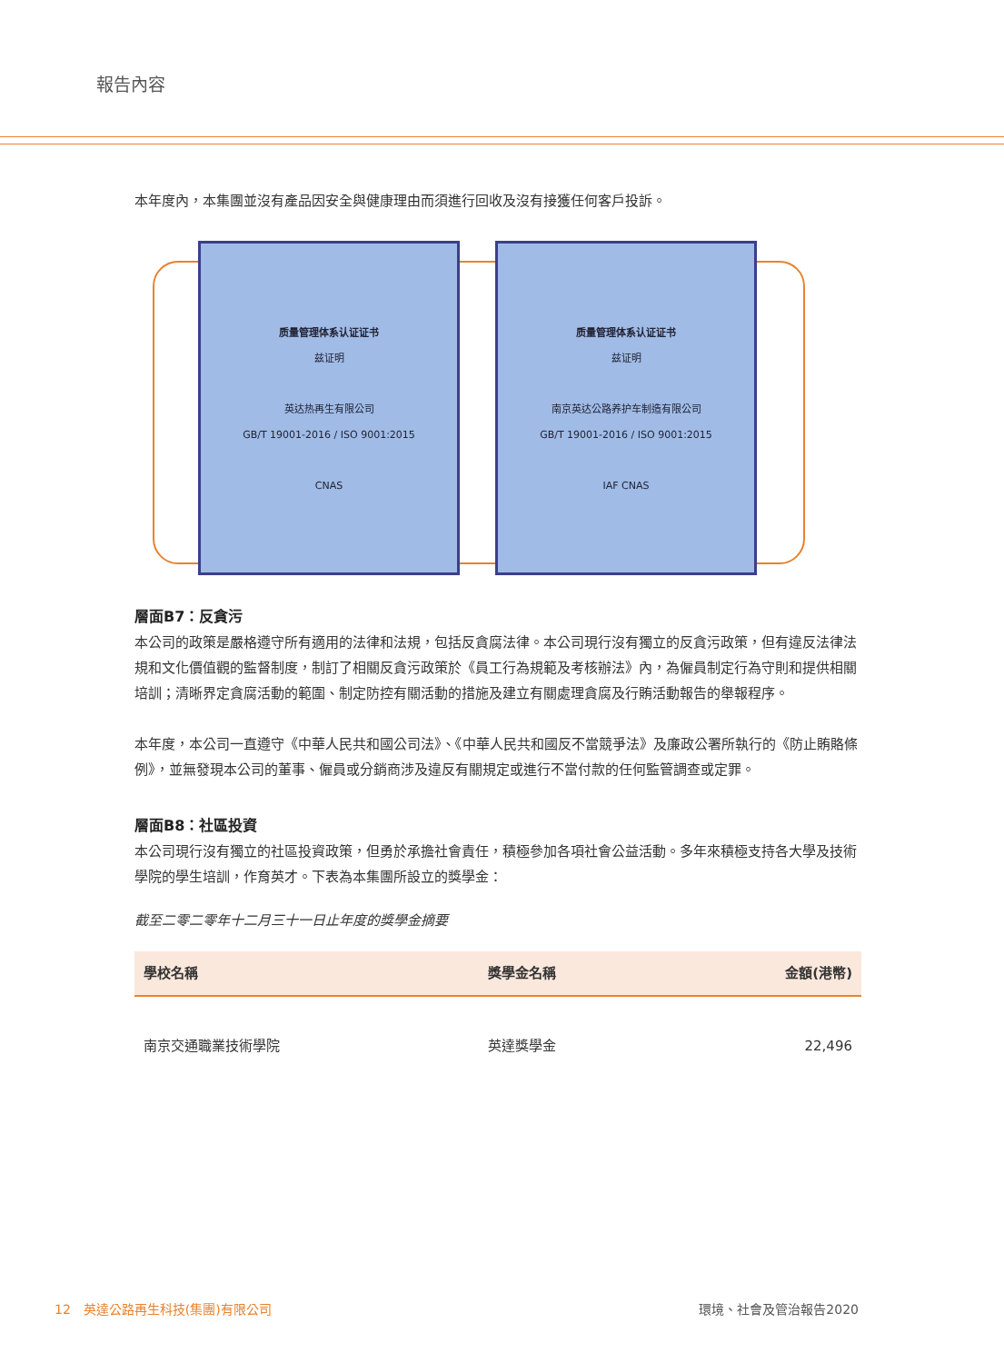報告內容
本年度內，本集團並沒有產品因安全與健康理由而須進行回收及沒有接獲任何客戶投訴。
质量管理体系认证证书
兹证明
英达热再生有限公司
GB/T 19001-2016 / ISO 9001:2015
CNAS
质量管理体系认证证书
兹证明
南京英达公路养护车制造有限公司
GB/T 19001-2016 / ISO 9001:2015
IAF CNAS
層面B7：反貪污
本公司的政策是嚴格遵守所有適用的法律和法規，包括反貪腐法律。本公司現行沒有獨立的反貪污政策，但有違反法律法規和文化價值觀的監督制度，制訂了相關反貪污政策於《員工行為規範及考核辦法》內，為僱員制定行為守則和提供相關培訓；清晰界定貪腐活動的範圍、制定防控有關活動的措施及建立有關處理貪腐及行賄活動報告的舉報程序。
本年度，本公司一直遵守《中華人民共和國公司法》、《中華人民共和國反不當競爭法》及廉政公署所執行的《防止賄賂條例》，並無發現本公司的董事、僱員或分銷商涉及違反有關規定或進行不當付款的任何監管調查或定罪。
層面B8：社區投資
本公司現行沒有獨立的社區投資政策，但勇於承擔社會責任，積極參加各項社會公益活動。多年來積極支持各大學及技術學院的學生培訓，作育英才。下表為本集團所設立的獎學金：
截至二零二零年十二月三十一日止年度的獎學金摘要
| 學校名稱 | 獎學金名稱 | 金額(港幣) |
| --- | --- | --- |
| 南京交通職業技術學院 | 英達獎學金 | 22,496 |
12　英達公路再生科技(集團)有限公司 環境、社會及管治報告2020